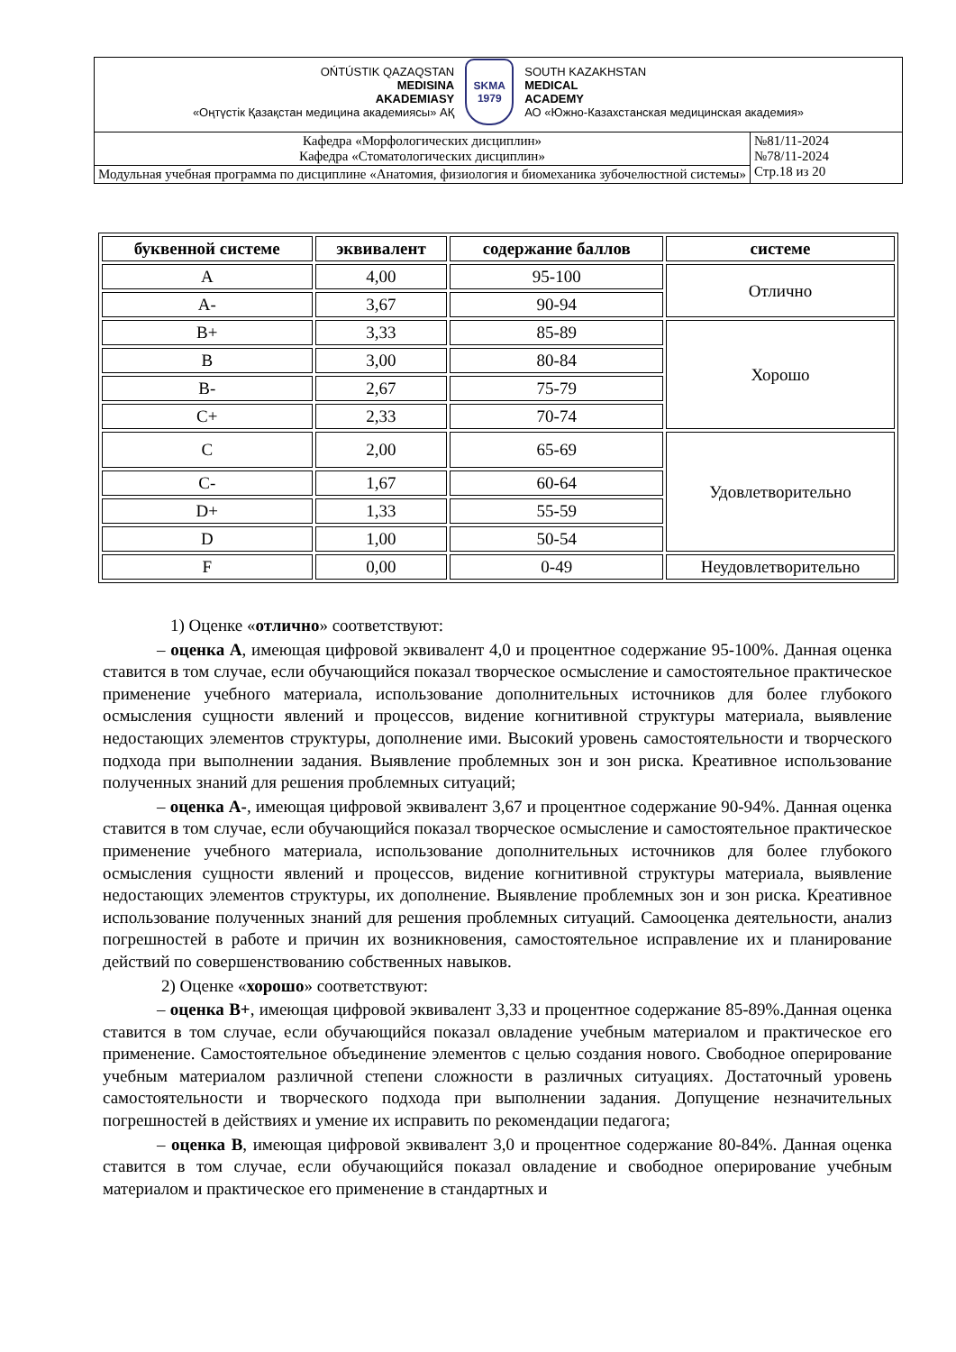| OŃTÚSTIK QAZAQSTAN MEDISINA AKADEMIASY «Оңтүстік Қазақстан медицина академиясы» АҚ SKMA 1979 SOUTH KAZAKHSTAN MEDICAL ACADEMY АО «Южно-Казахстанская медицинская академия» | |
| Кафедра «Морфологических дисциплин» Кафедра «Стоматологических дисциплин» | №81/11-2024 №78/11-2024 Стр.18 из 20 |
| Модульная учебная программа по дисциплине «Анатомия, физиология и биомеханика зубочелюстной системы» | |
| буквенной системе | эквивалент | содержание баллов | системе |
| --- | --- | --- | --- |
| A | 4,00 | 95-100 | Отлично |
| A- | 3,67 | 90-94 | |
| B+ | 3,33 | 85-89 | Хорошо |
| B | 3,00 | 80-84 | |
| B- | 2,67 | 75-79 | |
| C+ | 2,33 | 70-74 | |
| C | 2,00 | 65-69 | Удовлетворительно |
| C- | 1,67 | 60-64 | |
| D+ | 1,33 | 55-59 | |
| D | 1,00 | 50-54 | |
| F | 0,00 | 0-49 | Неудовлетворительно |
1) Оценке «отлично» соответствуют:
– оценка А, имеющая цифровой эквивалент 4,0 и процентное содержание 95-100%. Данная оценка ставится в том случае, если обучающийся показал творческое осмысление и самостоятельное практическое применение учебного материала, использование дополнительных источников для более глубокого осмысления сущности явлений и процессов, видение когнитивной структуры материала, выявление недостающих элементов структуры, дополнение ими. Высокий уровень самостоятельности и творческого подхода при выполнении задания. Выявление проблемных зон и зон риска. Креативное использование полученных знаний для решения проблемных ситуаций;
– оценка А-, имеющая цифровой эквивалент 3,67 и процентное содержание 90-94%. Данная оценка ставится в том случае, если обучающийся показал творческое осмысление и самостоятельное практическое применение учебного материала, использование дополнительных источников для более глубокого осмысления сущности явлений и процессов, видение когнитивной структуры материала, выявление недостающих элементов структуры, их дополнение. Выявление проблемных зон и зон риска. Креативное использование полученных знаний для решения проблемных ситуаций. Самооценка деятельности, анализ погрешностей в работе и причин их возникновения, самостоятельное исправление их и планирование действий по совершенствованию собственных навыков.
2) Оценке «хорошо» соответствуют:
– оценка В+, имеющая цифровой эквивалент 3,33 и процентное содержание 85-89%.Данная оценка ставится в том случае, если обучающийся показал овладение учебным материалом и практическое его применение. Самостоятельное объединение элементов с целью создания нового. Свободное оперирование учебным материалом различной степени сложности в различных ситуациях. Достаточный уровень самостоятельности и творческого подхода при выполнении задания. Допущение незначительных погрешностей в действиях и умение их исправить по рекомендации педагога;
– оценка В, имеющая цифровой эквивалент 3,0 и процентное содержание 80-84%. Данная оценка ставится в том случае, если обучающийся показал овладение и свободное оперирование учебным материалом и практическое его применение в стандартных и